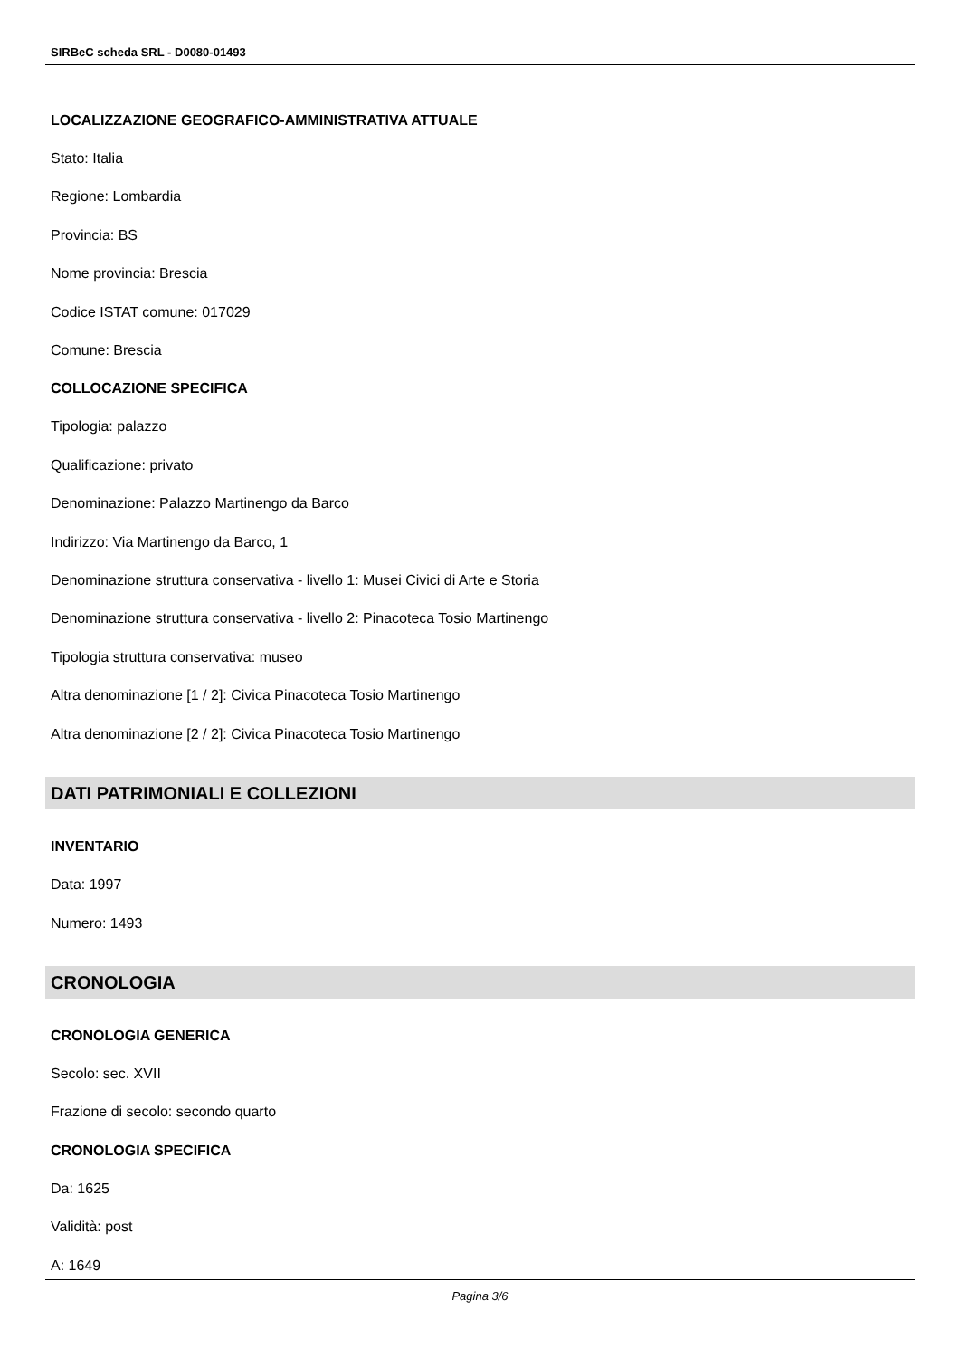SIRBeC scheda SRL - D0080-01493
LOCALIZZAZIONE GEOGRAFICO-AMMINISTRATIVA ATTUALE
Stato: Italia
Regione: Lombardia
Provincia: BS
Nome provincia: Brescia
Codice ISTAT comune: 017029
Comune: Brescia
COLLOCAZIONE SPECIFICA
Tipologia: palazzo
Qualificazione: privato
Denominazione: Palazzo Martinengo da Barco
Indirizzo: Via Martinengo da Barco, 1
Denominazione struttura conservativa - livello 1: Musei Civici di Arte e Storia
Denominazione struttura conservativa - livello 2: Pinacoteca Tosio Martinengo
Tipologia struttura conservativa: museo
Altra denominazione [1 / 2]: Civica Pinacoteca Tosio Martinengo
Altra denominazione [2 / 2]: Civica Pinacoteca Tosio Martinengo
DATI PATRIMONIALI E COLLEZIONI
INVENTARIO
Data: 1997
Numero: 1493
CRONOLOGIA
CRONOLOGIA GENERICA
Secolo: sec. XVII
Frazione di secolo: secondo quarto
CRONOLOGIA SPECIFICA
Da: 1625
Validità: post
A: 1649
Pagina 3/6